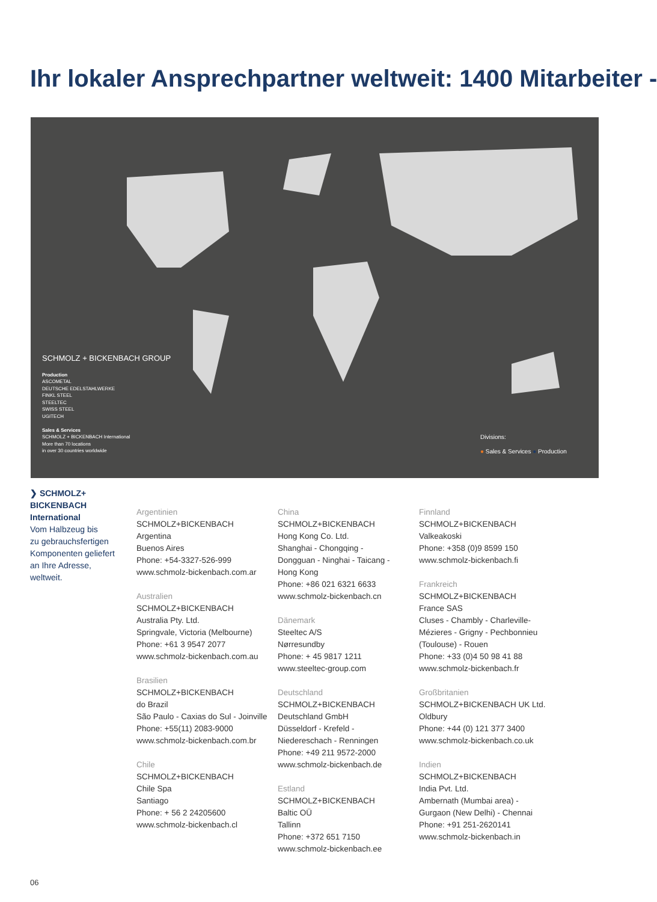Ihr lokaler Ansprechpartner weltweit: 1400 Mitarbeiter -
SCHMOLZ + BICKENBACH GROUP
Production
ASCOMETAL
DEUTSCHE EDELSTAHLWERKE
FINKL STEEL
STEELTEC
SWISS STEEL
UGITECH
Sales & Services
SCHMOLZ + BICKENBACH International
More than 70 locations
in over 30 countries worldwide
Divisions:
● Sales & Services ● Production
❯ SCHMOLZ+
BICKENBACH
International
Vom Halbzeug bis
zu gebrauchsfertigen
Komponenten geliefert
an Ihre Adresse,
weltweit.
Argentinien
SCHMOLZ+BICKENBACH
Argentina
Buenos Aires
Phone: +54-3327-526-999
www.schmolz-bickenbach.com.ar
Australien
SCHMOLZ+BICKENBACH
Australia Pty. Ltd.
Springvale, Victoria (Melbourne)
Phone: +61 3 9547 2077
www.schmolz-bickenbach.com.au
Brasilien
SCHMOLZ+BICKENBACH
do Brazil
São Paulo - Caxias do Sul - Joinville
Phone: +55(11) 2083-9000
www.schmolz-bickenbach.com.br
Chile
SCHMOLZ+BICKENBACH
Chile Spa
Santiago
Phone: + 56 2 24205600
www.schmolz-bickenbach.cl
China
SCHMOLZ+BICKENBACH
Hong Kong Co. Ltd.
Shanghai - Chongqing -
Dongguan - Ninghai - Taicang -
Hong Kong
Phone: +86 021 6321 6633
www.schmolz-bickenbach.cn
Dänemark
Steeltec A/S
Nørresundby
Phone: + 45 9817 1211
www.steeltec-group.com
Deutschland
SCHMOLZ+BICKENBACH
Deutschland GmbH
Düsseldorf - Krefeld -
Niedereschach - Renningen
Phone: +49 211 9572-2000
www.schmolz-bickenbach.de
Estland
SCHMOLZ+BICKENBACH
Baltic OÜ
Tallinn
Phone: +372 651 7150
www.schmolz-bickenbach.ee
Finnland
SCHMOLZ+BICKENBACH
Valkeakoski
Phone: +358 (0)9 8599 150
www.schmolz-bickenbach.fi
Frankreich
SCHMOLZ+BICKENBACH
France SAS
Cluses - Chambly - Charleville-
Mézieres - Grigny - Pechbonnieu
(Toulouse) - Rouen
Phone: +33 (0)4 50 98 41 88
www.schmolz-bickenbach.fr
Großbritanien
SCHMOLZ+BICKENBACH UK Ltd.
Oldbury
Phone: +44 (0) 121 377 3400
www.schmolz-bickenbach.co.uk
Indien
SCHMOLZ+BICKENBACH
India Pvt. Ltd.
Ambernath (Mumbai area) -
Gurgaon (New Delhi) - Chennai
Phone: +91 251-2620141
www.schmolz-bickenbach.in
06